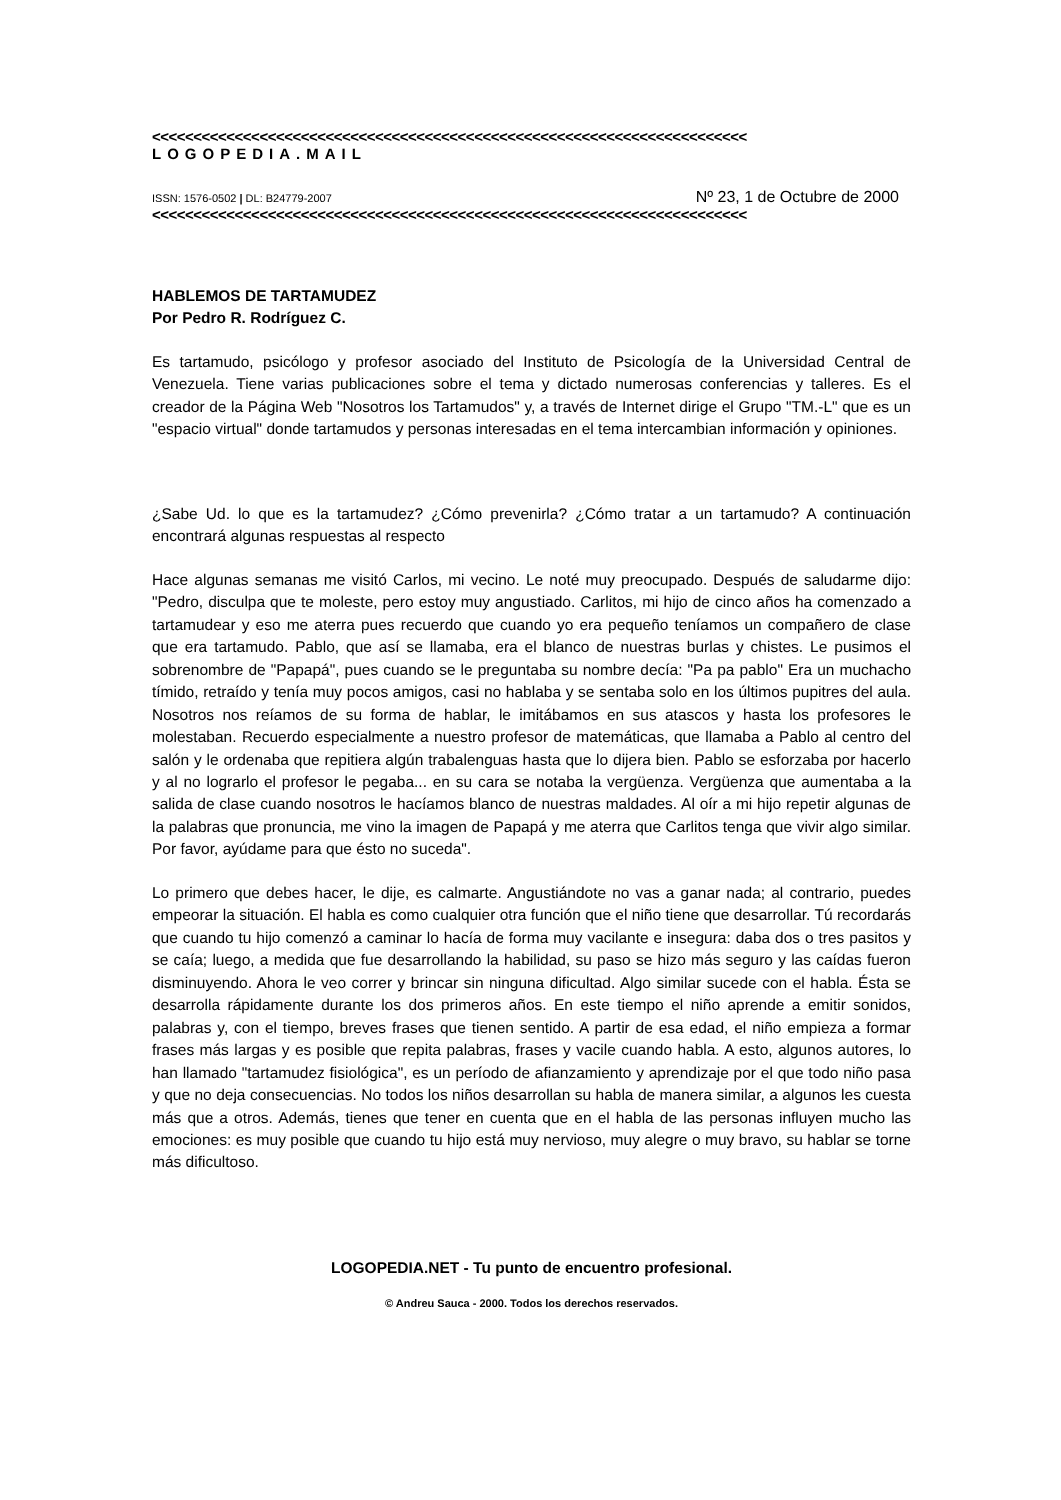<<<<<<<<<<<<<<<<<<<<<<<<<<<<<<<<<<<<<<<<<<<<<<<<<<<<<<<<<<<<<<<<<<<<<<<<
LOGOPEDIA.MAIL
ISSN: 1576-0502 | DL: B24779-2007 Nº 23, 1 de Octubre de 2000
<<<<<<<<<<<<<<<<<<<<<<<<<<<<<<<<<<<<<<<<<<<<<<<<<<<<<<<<<<<<<<<<<<<<<<<<
HABLEMOS DE TARTAMUDEZ
Por Pedro R. Rodríguez C.
Es tartamudo, psicólogo y profesor asociado del Instituto de Psicología de la Universidad Central de Venezuela. Tiene varias publicaciones sobre el tema y dictado numerosas conferencias y talleres. Es el creador de la Página Web "Nosotros los Tartamudos" y, a través de Internet dirige el Grupo "TM.-L" que es un "espacio virtual" donde tartamudos y personas interesadas en el tema intercambian información y opiniones.
¿Sabe Ud. lo que es la tartamudez? ¿Cómo prevenirla? ¿Cómo tratar a un tartamudo? A continuación encontrará algunas respuestas al respecto
Hace algunas semanas me visitó Carlos, mi vecino. Le noté muy preocupado. Después de saludarme dijo: "Pedro, disculpa que te moleste, pero estoy muy angustiado. Carlitos, mi hijo de cinco años ha comenzado a tartamudear y eso me aterra pues recuerdo que cuando yo era pequeño teníamos un compañero de clase que era tartamudo. Pablo, que así se llamaba, era el blanco de nuestras burlas y chistes. Le pusimos el sobrenombre de "Papapá", pues cuando se le preguntaba su nombre decía: "Pa pa pablo" Era un muchacho tímido, retraído y tenía muy pocos amigos, casi no hablaba y se sentaba solo en los últimos pupitres del aula. Nosotros nos reíamos de su forma de hablar, le imitábamos en sus atascos y hasta los profesores le molestaban. Recuerdo especialmente a nuestro profesor de matemáticas, que llamaba a Pablo al centro del salón y le ordenaba que repitiera algún trabalenguas hasta que lo dijera bien. Pablo se esforzaba por hacerlo y al no lograrlo el profesor le pegaba... en su cara se notaba la vergüenza. Vergüenza que aumentaba a la salida de clase cuando nosotros le hacíamos blanco de nuestras maldades. Al oír a mi hijo repetir algunas de la palabras que pronuncia, me vino la imagen de Papapá y me aterra que Carlitos tenga que vivir algo similar. Por favor, ayúdame para que ésto no suceda".
Lo primero que debes hacer, le dije, es calmarte. Angustiándote no vas a ganar nada; al contrario, puedes empeorar la situación. El habla es como cualquier otra función que el niño tiene que desarrollar. Tú recordarás que cuando tu hijo comenzó a caminar lo hacía de forma muy vacilante e insegura: daba dos o tres pasitos y se caía; luego, a medida que fue desarrollando la habilidad, su paso se hizo más seguro y las caídas fueron disminuyendo. Ahora le veo correr y brincar sin ninguna dificultad. Algo similar sucede con el habla. Ésta se desarrolla rápidamente durante los dos primeros años. En este tiempo el niño aprende a emitir sonidos, palabras y, con el tiempo, breves frases que tienen sentido. A partir de esa edad, el niño empieza a formar frases más largas y es posible que repita palabras, frases y vacile cuando habla. A esto, algunos autores, lo han llamado "tartamudez fisiológica", es un período de afianzamiento y aprendizaje por el que todo niño pasa y que no deja consecuencias. No todos los niños desarrollan su habla de manera similar, a algunos les cuesta más que a otros. Además, tienes que tener en cuenta que en el habla de las personas influyen mucho las emociones: es muy posible que cuando tu hijo está muy nervioso, muy alegre o muy bravo, su hablar se torne más dificultoso.
LOGOPEDIA.NET - Tu punto de encuentro profesional.
© Andreu Sauca - 2000. Todos los derechos reservados.